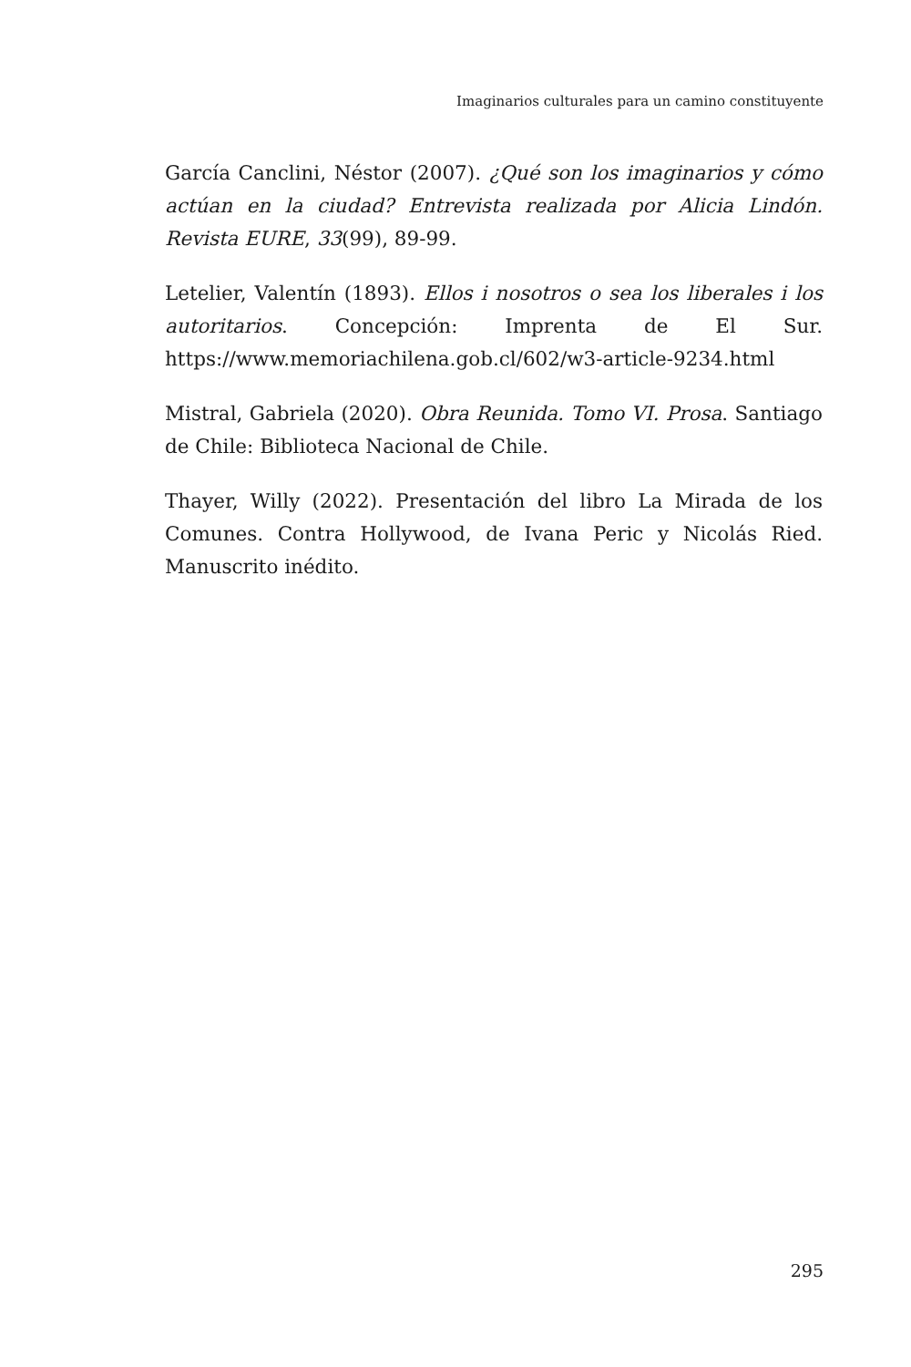Imaginarios culturales para un camino constituyente
García Canclini, Néstor (2007). ¿Qué son los imaginarios y cómo actúan en la ciudad? Entrevista realizada por Alicia Lindón. Revista EURE, 33(99), 89-99.
Letelier, Valentín (1893). Ellos i nosotros o sea los liberales i los autoritarios. Concepción: Imprenta de El Sur. https://www.memoriachilena.gob.cl/602/w3-article-9234.html
Mistral, Gabriela (2020). Obra Reunida. Tomo VI. Prosa. Santiago de Chile: Biblioteca Nacional de Chile.
Thayer, Willy (2022). Presentación del libro La Mirada de los Comunes. Contra Hollywood, de Ivana Peric y Nicolás Ried. Manuscrito inédito.
295